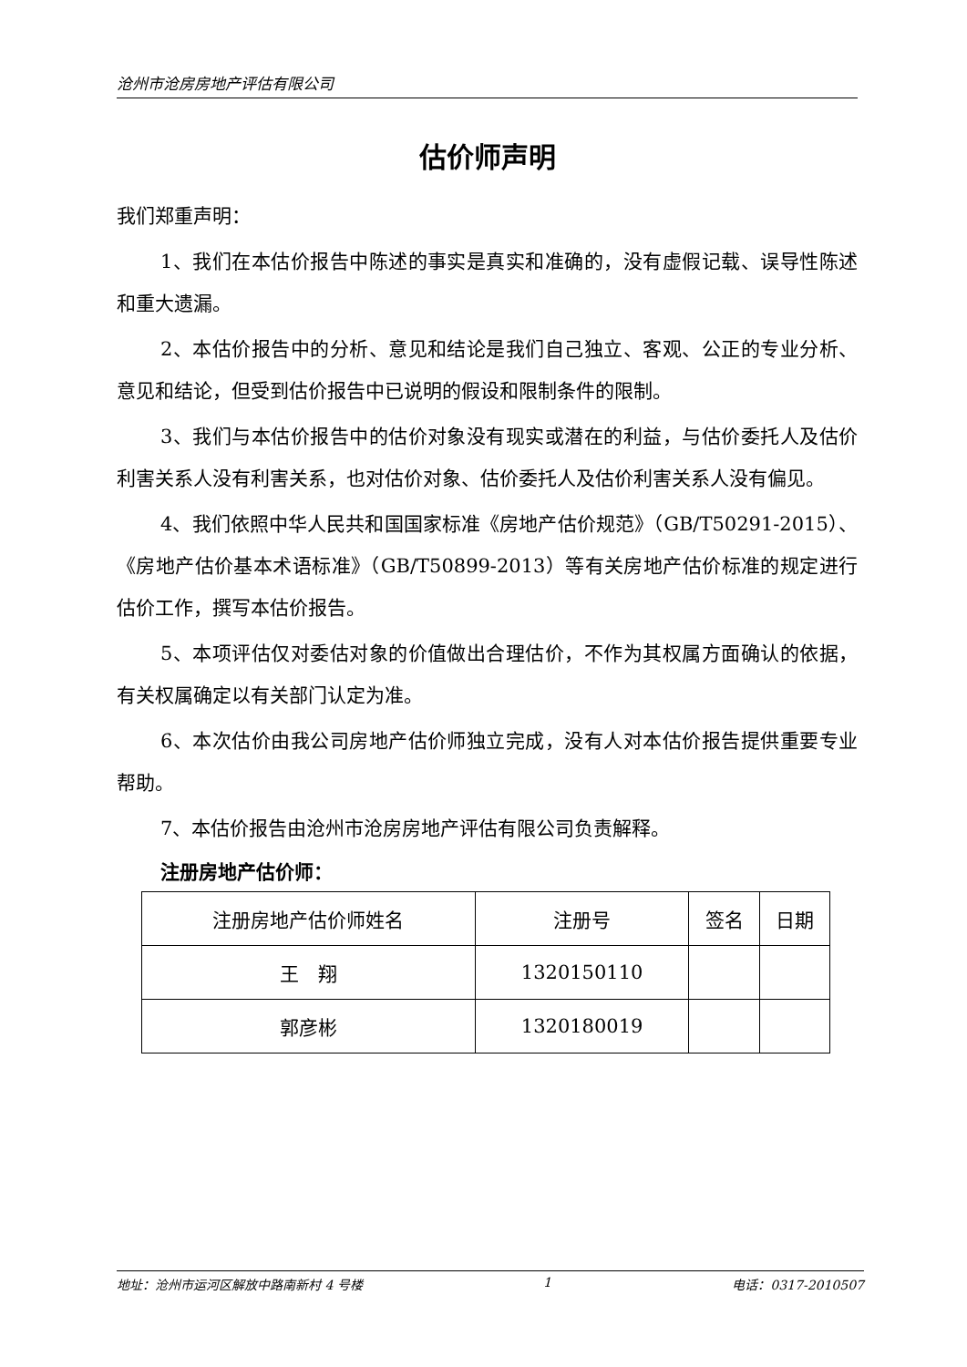沧州市沧房房地产评估有限公司
估价师声明
我们郑重声明：
1、我们在本估价报告中陈述的事实是真实和准确的，没有虚假记载、误导性陈述和重大遗漏。
2、本估价报告中的分析、意见和结论是我们自己独立、客观、公正的专业分析、意见和结论，但受到估价报告中已说明的假设和限制条件的限制。
3、我们与本估价报告中的估价对象没有现实或潜在的利益，与估价委托人及估价利害关系人没有利害关系，也对估价对象、估价委托人及估价利害关系人没有偏见。
4、我们依照中华人民共和国国家标准《房地产估价规范》（GB/T50291-2015）、《房地产估价基本术语标准》（GB/T50899-2013）等有关房地产估价标准的规定进行估价工作，撰写本估价报告。
5、本项评估仅对委估对象的价值做出合理估价，不作为其权属方面确认的依据，有关权属确定以有关部门认定为准。
6、本次估价由我公司房地产估价师独立完成，没有人对本估价报告提供重要专业帮助。
7、本估价报告由沧州市沧房房地产评估有限公司负责解释。
注册房地产估价师：
| 注册房地产估价师姓名 | 注册号 | 签名 | 日期 |
| 王 翔 | 1320150110 | | |
| 郭彦彬 | 1320180019 | | |
地址：沧州市运河区解放中路南新村 4 号楼 1 电话：0317-2010507